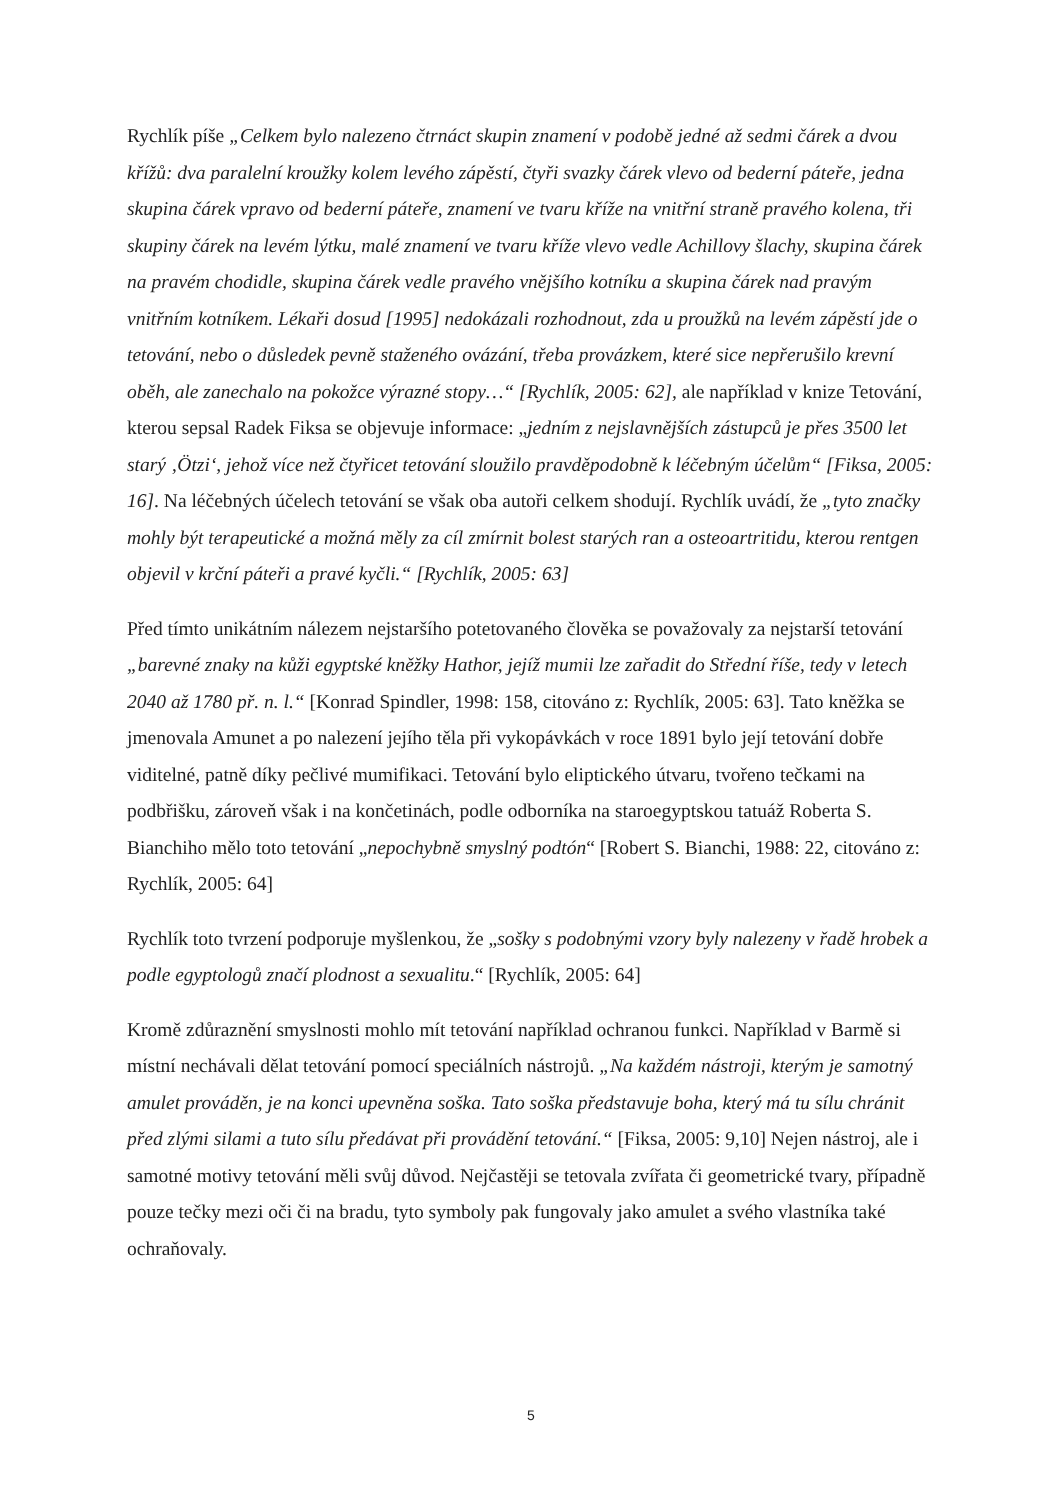Rychlík píše „Celkem bylo nalezeno čtrnáct skupin znamení v podobě jedné až sedmi čárek a dvou křížů: dva paralelní kroužky kolem levého zápěstí, čtyři svazky čárek vlevo od bederní páteře, jedna skupina čárek vpravo od bederní páteře, znamení ve tvaru kříže na vnitřní straně pravého kolena, tři skupiny čárek na levém lýtku, malé znamení ve tvaru kříže vlevo vedle Achillovy šlachy, skupina čárek na pravém chodidle, skupina čárek vedle pravého vnějšího kotníku a skupina čárek nad pravým vnitřním kotníkem. Lékaři dosud [1995] nedokázali rozhodnout, zda u proužků na levém zápěstí jde o tetování, nebo o důsledek pevně staženého ovázání, třeba provázkem, které sice nepřerušilo krevní oběh, ale zanechalo na pokožce výrazné stopy…“ [Rychlík, 2005: 62], ale například v knize Tetování, kterou sepsal Radek Fiksa se objevuje informace: „jedním z nejslavnějších zástupců je přes 3500 let starý ‚Ötzi‘, jehož více než čtyřicet tetování sloužilo pravděpodobně k léčebným účelům“ [Fiksa, 2005: 16]. Na léčebných účelech tetování se však oba autoři celkem shodují. Rychlík uvádí, že „tyto značky mohly být terapeutické a možná měly za cíl zmírnit bolest starých ran a osteoartritidu, kterou rentgen objevil v krční páteři a pravé kyčli.“ [Rychlík, 2005: 63]
Před tímto unikátním nálezem nejstaršího potetovaného člověka se považovaly za nejstarší tetování „barevné znaky na kůži egyptské kněžky Hathor, jejíž mumii lze zařadit do Střední říše, tedy v letech 2040 až 1780 př. n. l.“ [Konrad Spindler, 1998: 158, citováno z: Rychlík, 2005: 63]. Tato kněžka se jmenovala Amunet a po nalezení jejího těla při vykopávkách v roce 1891 bylo její tetování dobře viditelné, patně díky pečlivé mumifikaci. Tetování bylo eliptického útvaru, tvořeno tečkami na podbřišku, zároveň však i na končetinách, podle odborníka na staroegyptskou tatuáž Roberta S. Bianchiho mělo toto tetování „nepochybně smyslný podtón“ [Robert S. Bianchi, 1988: 22, citováno z: Rychlík, 2005: 64]
Rychlík toto tvrzení podporuje myšlenkou, že „sošky s podobnými vzory byly nalezeny v řadě hrobek a podle egyptologů značí plodnost a sexualitu.“ [Rychlík, 2005: 64]
Kromě zdůraznění smyslnosti mohlo mít tetování například ochranou funkci. Například v Barmě si místní nechávali dělat tetování pomocí speciálních nástrojů. „Na každém nástroji, kterým je samotný amulet prováděn, je na konci upevněna soška. Tato soška představuje boha, který má tu sílu chránit před zlými silami a tuto sílu předávat při provádění tetování.“ [Fiksa, 2005: 9,10] Nejen nástroj, ale i samotné motivy tetování měli svůj důvod. Nejčastěji se tetovala zvířata či geometrické tvary, případně pouze tečky mezi oči či na bradu, tyto symboly pak fungovaly jako amulet a svého vlastníka také ochraňovaly.
5